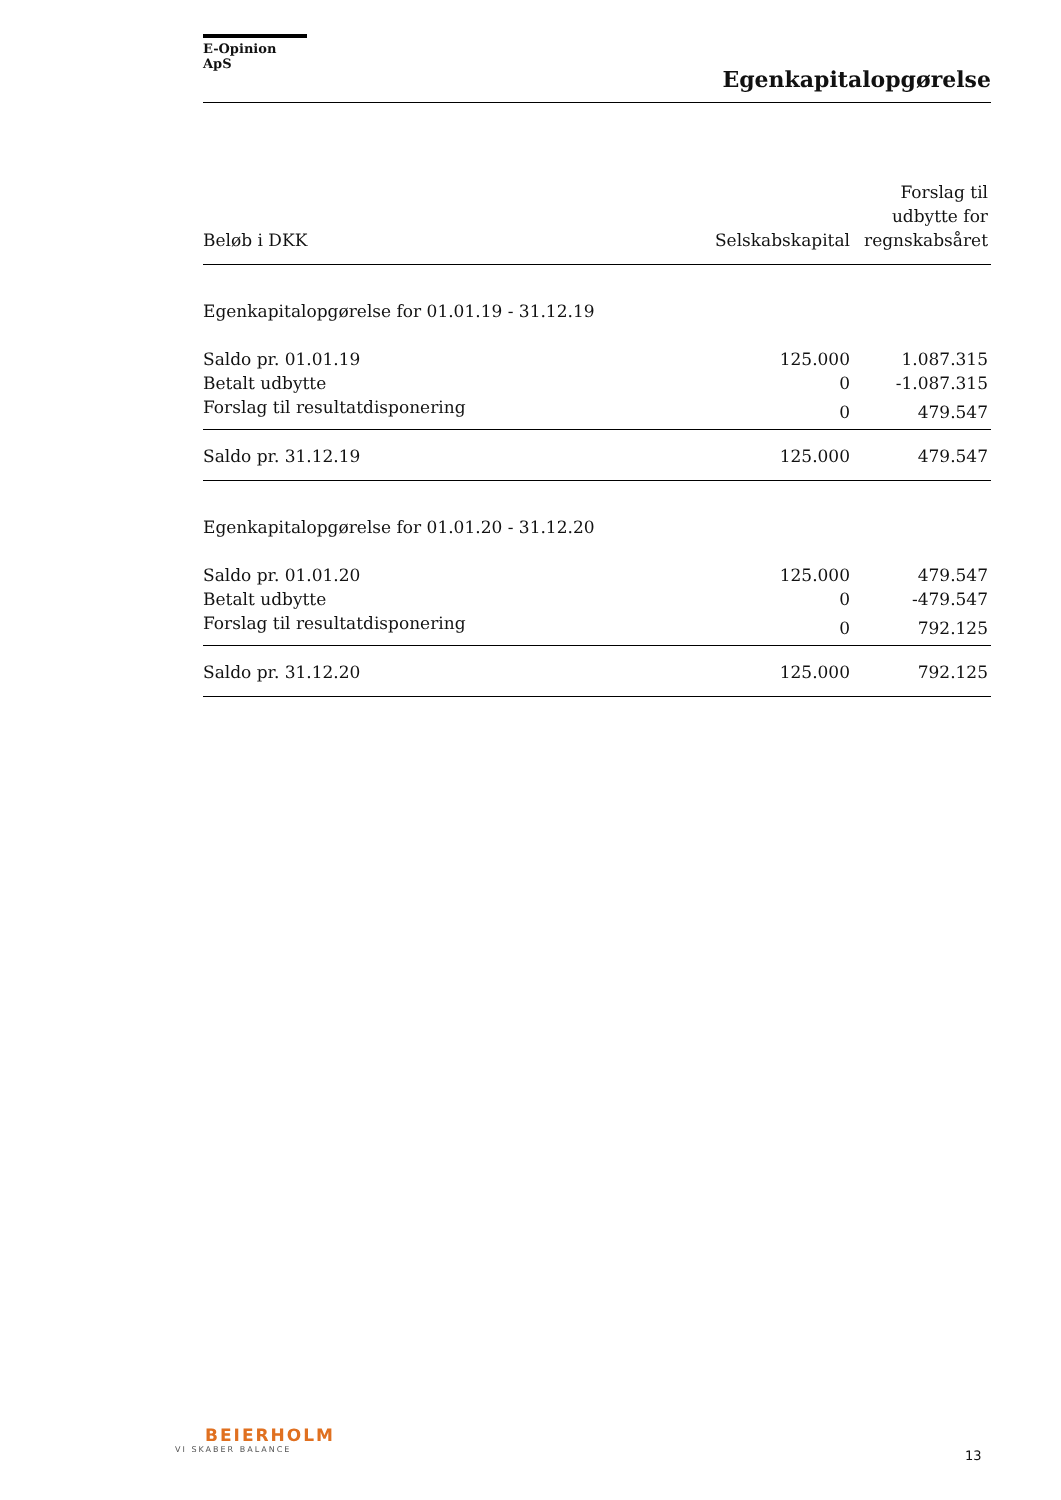E-Opinion ApS
Egenkapitalopgørelse
| Beløb i DKK | Selskabskapital | Forslag til udbytte for regnskabsåret |
| --- | --- | --- |
| Egenkapitalopgørelse for 01.01.19 - 31.12.19 | | |
| Saldo pr. 01.01.19 | 125.000 | 1.087.315 |
| Betalt udbytte | 0 | -1.087.315 |
| Forslag til resultatdisponering | 0 | 479.547 |
| Saldo pr. 31.12.19 | 125.000 | 479.547 |
| Egenkapitalopgørelse for 01.01.20 - 31.12.20 | | |
| Saldo pr. 01.01.20 | 125.000 | 479.547 |
| Betalt udbytte | 0 | -479.547 |
| Forslag til resultatdisponering | 0 | 792.125 |
| Saldo pr. 31.12.20 | 125.000 | 792.125 |
BEIERHOLM
VI SKABER BALANCE
13